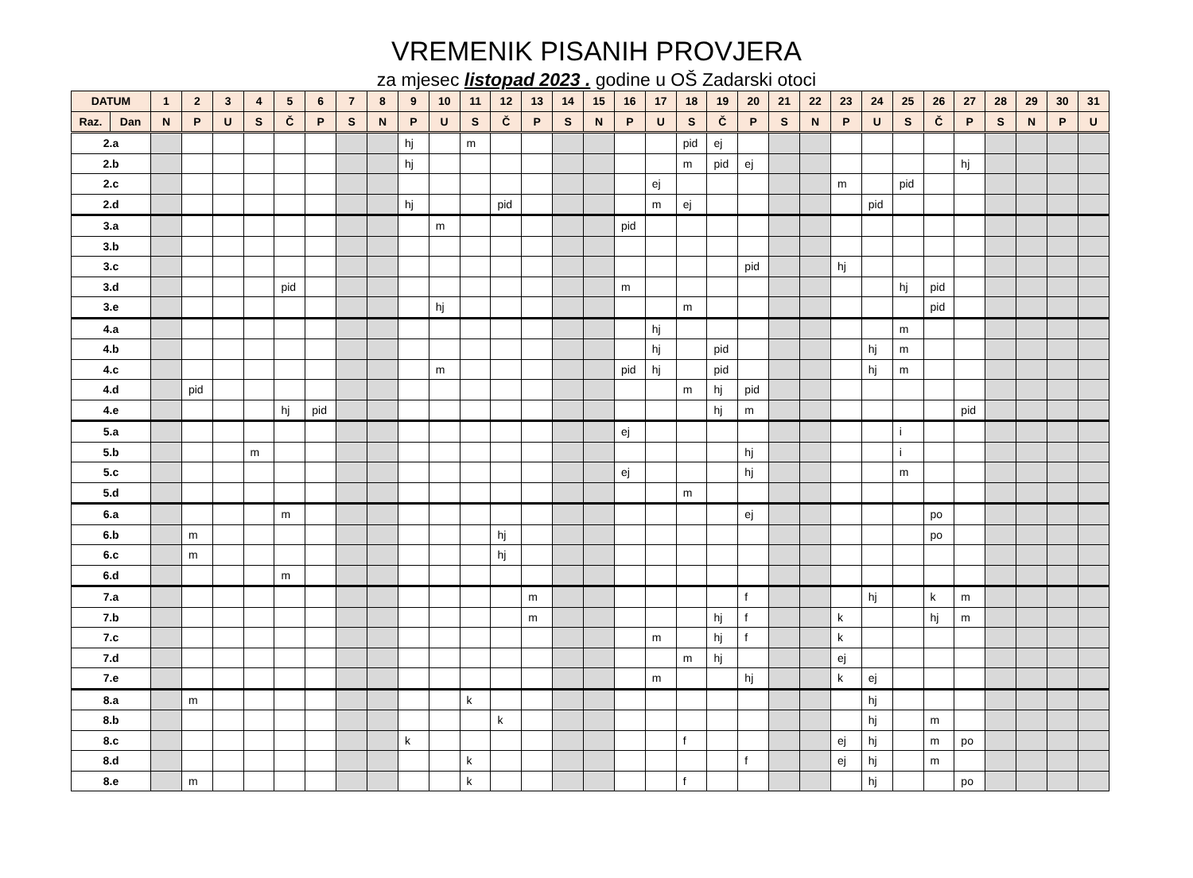VREMENIK PISANIH PROVJERA
za mjesec listopad 2023 . godine u OŠ Zadarski otoci
| DATUM | | 1 | 2 | 3 | 4 | 5 | 6 | 7 | 8 | 9 | 10 | 11 | 12 | 13 | 14 | 15 | 16 | 17 | 18 | 19 | 20 | 21 | 22 | 23 | 24 | 25 | 26 | 27 | 28 | 29 | 30 | 31 |
| --- | --- | --- | --- | --- | --- | --- | --- | --- | --- | --- | --- | --- | --- | --- | --- | --- | --- | --- | --- | --- | --- | --- | --- | --- | --- | --- | --- | --- | --- | --- | --- | --- |
| Raz. | Dan | N | P | U | S | Č | P | S | N | P | U | S | Č | P | S | N | P | U | S | Č | P | S | N | P | U | S | Č | P | S | N | P | U |
| 2.a | | | | | | | | | | hj | | m | | | | | | | pid | ej | | | | | | | | | | | | |
| 2.b | | | | | | | | | | hj | | | | | | | | | m | pid | ej | | | | | | | hj | | | | |
| 2.c | | | | | | | | | | | | | | | | | | ej | | | | | | m | | pid | | | | | | |
| 2.d | | | | | | | | | | hj | | | pid | | | | | m | ej | | | | | | pid | | | | | | | |
| 3.a | | | | | | | | | | | m | | | | | | pid | | | | | | | | | | | | | | | |
| 3.b | | | | | | | | | | | | | | | | | | | | | | | | | | | | | | | | |
| 3.c | | | | | | | | | | | | | | | | | | | | | pid | | | hj | | | | | | | | |
| 3.d | | | | | | pid | | | | | | | | | | | m | | | | | | | | | hj | pid | | | | | |
| 3.e | | | | | | | | | | | hj | | | | | | | | m | | | | | | | | pid | | | | | |
| 4.a | | | | | | | | | | | | | | | | | | hj | | | | | | | | m | | | | | | |
| 4.b | | | | | | | | | | | | | | | | | | hj | | pid | | | | | hj | m | | | | | | |
| 4.c | | | | | | | | | | | m | | | | | | pid | hj | | pid | | | | | hj | m | | | | | | |
| 4.d | | | pid | | | | | | | | | | | | | | | | m | hj | pid | | | | | | | | | | | |
| 4.e | | | | | | hj | pid | | | | | | | | | | | | | hj | m | | | | | | | pid | | | | |
| 5.a | | | | | | | | | | | | | | | | | ej | | | | | | | | | i | | | | | | |
| 5.b | | | | | m | | | | | | | | | | | | | | | | hj | | | | | i | | | | | | |
| 5.c | | | | | | | | | | | | | | | | | ej | | | | hj | | | | | m | | | | | | |
| 5.d | | | | | | | | | | | | | | | | | | | m | | | | | | | | | | | | | |
| 6.a | | | | | | m | | | | | | | | | | | | | | | ej | | | | | | po | | | | | |
| 6.b | | | m | | | | | | | | | | hj | | | | | | | | | | | | | | po | | | | | |
| 6.c | | | m | | | | | | | | | | hj | | | | | | | | | | | | | | | | | | | |
| 6.d | | | | | | m | | | | | | | | | | | | | | | | | | | | | | | | | | |
| 7.a | | | | | | | | | | | | | | m | | | | | | | f | | | | hj | | k | m | | | | |
| 7.b | | | | | | | | | | | | | | m | | | | | | hj | f | | | k | | | hj | m | | | | |
| 7.c | | | | | | | | | | | | | | | | | | m | | hj | f | | | k | | | | | | | | |
| 7.d | | | | | | | | | | | | | | | | | | | m | hj | | | | ej | | | | | | | | |
| 7.e | | | | | | | | | | | | | | | | | | m | | | hj | | | k | ej | | | | | | | |
| 8.a | | | m | | | | | | | | | k | | | | | | | | | | | | | hj | | | | | | | |
| 8.b | | | | | | | | | | | | | k | | | | | | | | | | | | hj | | m | | | | | |
| 8.c | | | | | | | | | | k | | | | | | | | | f | | | | | ej | hj | | m | po | | | | |
| 8.d | | | | | | | | | | | | k | | | | | | | | | f | | | ej | hj | | m | | | | | |
| 8.e | | | m | | | | | | | | | k | | | | | | | f | | | | | | hj | | | po | | | | |